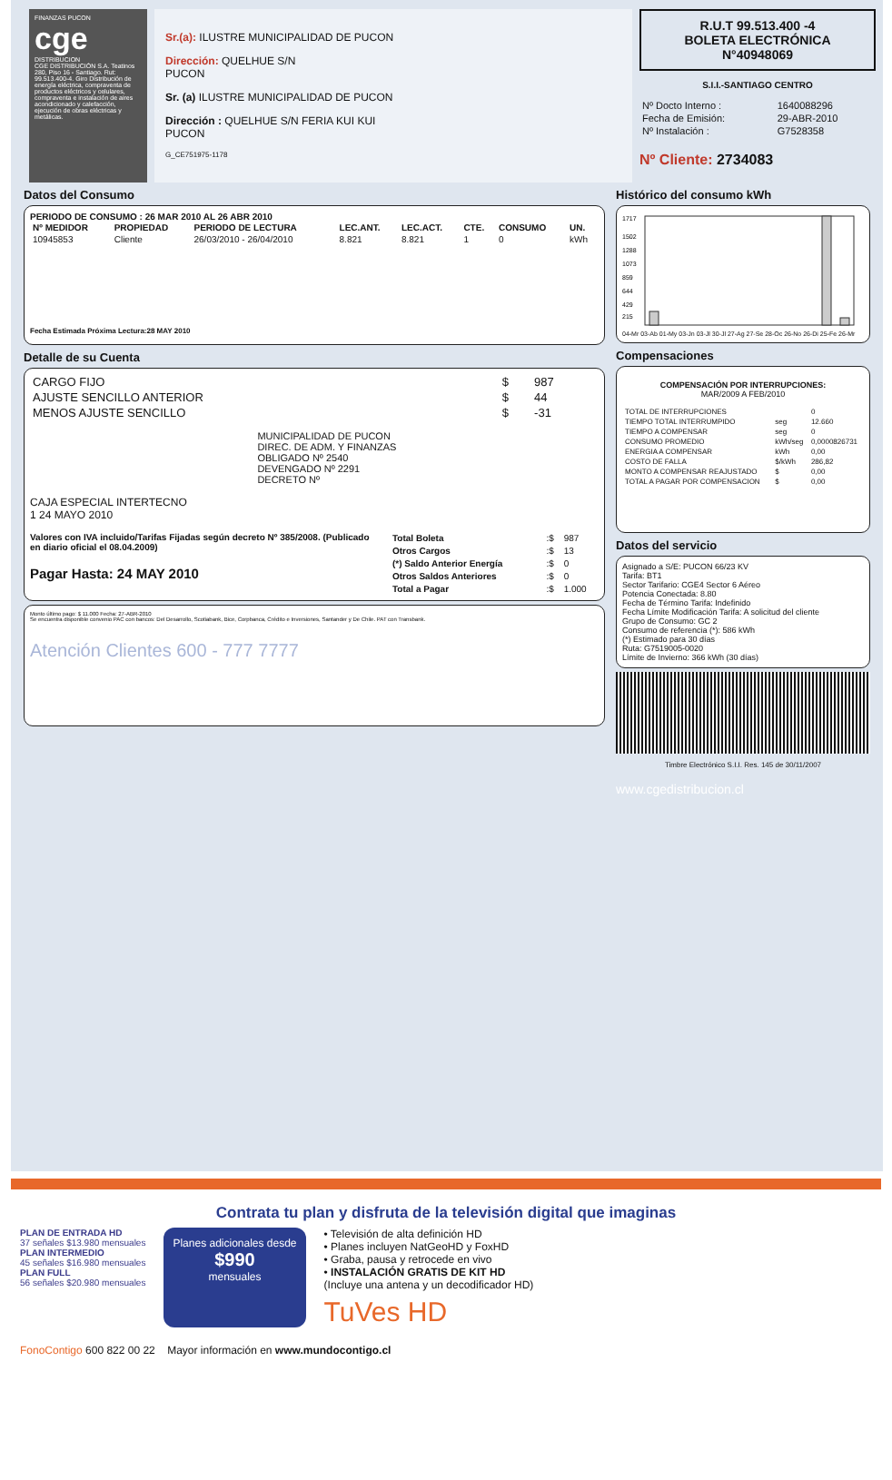FINANZAS PUCON
cge
DISTRIBUCION
CGE DISTRIBUCIÓN S.A. Teatinos 280, Piso 16 - Santiago. Rut: 99.513.400-4. Giro Distribución de energía eléctrica, compraventa de productos eléctricos y celulares, compraventa e instalación de aires acondicionado y calefacción, ejecución de obras eléctricas y metálicas.
Sr.(a): ILUSTRE MUNICIPALIDAD DE PUCON
Dirección: QUELHUE S/N
PUCON
Sr. (a) ILUSTRE MUNICIPALIDAD DE PUCON
Dirección : QUELHUE S/N FERIA KUI KUI
PUCON
G_CE751975-1178
R.U.T 99.513.400 -4
BOLETA ELECTRÓNICA
N°40948069
S.I.I.-SANTIAGO CENTRO
| Nº Docto Interno : | 1640088296 |
| Fecha de Emisión: | 29-ABR-2010 |
| Nº Instalación : | G7528358 |
Nº Cliente: 2734083
Datos del Consumo
PERIODO DE CONSUMO : 26 MAR 2010 AL 26 ABR 2010
| Nº MEDIDOR | PROPIEDAD | PERIODO DE LECTURA | LEC.ANT. | LEC.ACT. | CTE. | CONSUMO | UN. |
| --- | --- | --- | --- | --- | --- | --- | --- |
| 10945853 | Cliente | 26/03/2010 - 26/04/2010 | 8.821 | 8.821 | 1 | 0 | kWh |
Fecha Estimada Próxima Lectura:28 MAY 2010
Detalle de su Cuenta
| CARGO FIJO | $ | 987 |
| AJUSTE SENCILLO ANTERIOR | $ | 44 |
| MENOS AJUSTE SENCILLO | $ | -31 |
MUNICIPALIDAD DE PUCON
DIREC. DE ADM. Y FINANZAS
OBLIGADO Nº 2540
DEVENGADO Nº 2291
DECRETO Nº
CAJA ESPECIAL INTERTECNO
1 24 MAYO 2010
Valores con IVA incluido/Tarifas Fijadas según decreto Nº 385/2008. (Publicado en diario oficial el 08.04.2009)
Pagar Hasta: 24 MAY 2010
| Total Boleta | :$ | 987 |
| Otros Cargos | :$ | 13 |
| (*) Saldo Anterior Energía | :$ | 0 |
| Otros Saldos Anteriores | :$ | 0 |
| Total a Pagar | :$ | 1.000 |
Monto último pago: $ 11.000 Fecha: 27-ABR-2010
Se encuentra disponible convenio PAC con bancos: Del Desarrollo, Scotiabank, Bice, Corpbanca, Crédito e Inversiones, Santander y De Chile. PAT con Transbank.
Atención Clientes 600 - 777 7777
Histórico del consumo kWh
1717
1502
1288
1073
859
644
429
215
04-Mr 03-Ab 01-My 03-Jn 03-Jl 30-Jl 27-Ag 27-Se 28-Oc 26-No 26-Di 25-Fe 26-Mr
Compensaciones
COMPENSACIÓN POR INTERRUPCIONES:
MAR/2009 A FEB/2010
| TOTAL DE INTERRUPCIONES | | 0 |
| TIEMPO TOTAL INTERRUMPIDO | seg | 12.660 |
| TIEMPO A COMPENSAR | seg | 0 |
| CONSUMO PROMEDIO | kWh/seg | 0,0000826731 |
| ENERGIA A COMPENSAR | kWh | 0,00 |
| COSTO DE FALLA | $/kWh | 286,82 |
| MONTO A COMPENSAR REAJUSTADO | $ | 0,00 |
| TOTAL A PAGAR POR COMPENSACION | $ | 0,00 |
Datos del servicio
Asignado a S/E: PUCON 66/23 KV
Tarifa: BT1
Sector Tarifario: CGE4 Sector 6 Aéreo
Potencia Conectada: 8.80
Fecha de Término Tarifa: Indefinido
Fecha Límite Modificación Tarifa: A solicitud del cliente
Grupo de Consumo: GC 2
Consumo de referencia (*): 586 kWh
(*) Estimado para 30 días
Ruta: G7519005-0020
Límite de Invierno: 366 kWh (30 días)
Timbre Electrónico S.I.I. Res. 145 de 30/11/2007
www.cgedistribucion.cl
Contrata tu plan y disfruta de la televisión digital que imaginas
PLAN DE ENTRADA HD
37 señales $13.980 mensuales
PLAN INTERMEDIO
45 señales $16.980 mensuales
PLAN FULL
56 señales $20.980 mensuales
Planes adicionales desde
$990
mensuales
• Televisión de alta definición HD
• Planes incluyen NatGeoHD y FoxHD
• Graba, pausa y retrocede en vivo
• INSTALACIÓN GRATIS DE KIT HD
(Incluye una antena y un decodificador HD)
TuVes HD
FonoContigo 600 822 00 22 Mayor información en www.mundocontigo.cl